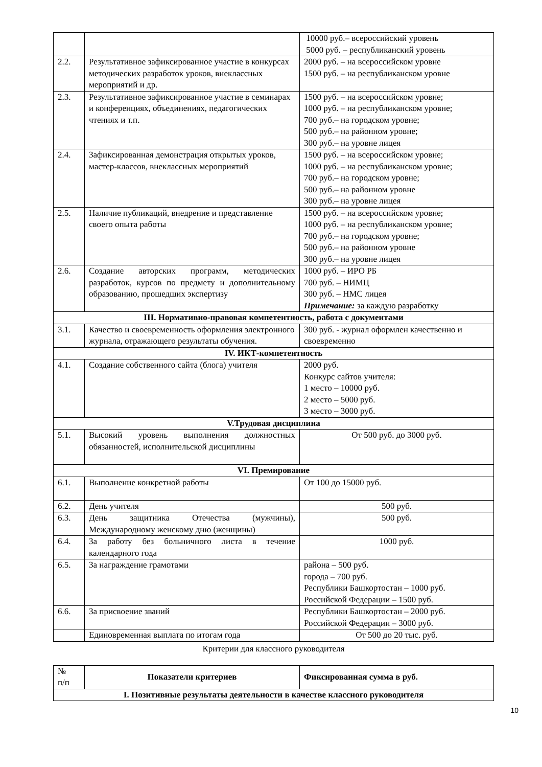| | | 10000 руб.– всероссийский уровень 5000 руб. – республиканский уровень |
| 2.2. | Результативное зафиксированное участие в конкурсах методических разработок уроков, внеклассных мероприятий и др. | 2000 руб. – на всероссийском уровне 1500 руб. – на республиканском уровне |
| 2.3. | Результативное зафиксированное участие в семинарах и конференциях, объединениях, педагогических чтениях и т.п. | 1500 руб. – на всероссийском уровне; 1000 руб. – на республиканском уровне; 700 руб.– на городском уровне; 500 руб.– на районном уровне; 300 руб.– на уровне лицея |
| 2.4. | Зафиксированная демонстрация открытых уроков, мастер-классов, внеклассных мероприятий | 1500 руб. – на всероссийском уровне; 1000 руб. – на республиканском уровне; 700 руб.– на городском уровне; 500 руб.– на районном уровне 300 руб.– на уровне лицея |
| 2.5. | Наличие публикаций, внедрение и представление своего опыта работы | 1500 руб. – на всероссийском уровне; 1000 руб. – на республиканском уровне; 700 руб.– на городском уровне; 500 руб.– на районном уровне 300 руб.– на уровне лицея |
| 2.6. | Создание авторских программ, методических разработок, курсов по предмету и дополнительному образованию, прошедших экспертизу | 1000 руб. – ИРО РБ 700 руб. – НИМЦ 300 руб. – НМС лицея Примечание: за каждую разработку |
| III. Нормативно-правовая компетентность, работа с документами | | |
| 3.1. | Качество и своевременность оформления электронного журнала, отражающего результаты обучения. | 300 руб. - журнал оформлен качественно и своевременно |
| IV. ИКТ-компетентность | | |
| 4.1. | Создание собственного сайта (блога) учителя | 2000 руб. Конкурс сайтов учителя: 1 место – 10000 руб. 2 место – 5000 руб. 3 место – 3000 руб. |
| V.Трудовая дисциплина | | |
| 5.1. | Высокий уровень выполнения должностных обязанностей, исполнительской дисциплины | От 500 руб. до 3000 руб. |
| VI. Премирование | | |
| 6.1. | Выполнение конкретной работы | От 100 до 15000 руб. |
| 6.2. | День учителя | 500 руб. |
| 6.3. | День защитника Отечества (мужчины), Международному женскому дню (женщины) | 500 руб. |
| 6.4. | За работу без больничного листа в течение календарного года | 1000 руб. |
| 6.5. | За награждение грамотами | района – 500 руб. города – 700 руб. Республики Башкортостан – 1000 руб. Российской Федерации – 1500 руб. |
| 6.6. | За присвоение званий | Республики Башкортостан – 2000 руб. Российской Федерации – 3000 руб. |
| | Единовременная выплата по итогам года | От 500 до 20 тыс. руб. |
Критерии для классного руководителя
| № п/п | Показатели критериев | Фиксированная сумма в руб. |
| I. Позитивные результаты деятельности в качестве классного руководителя | | |
10